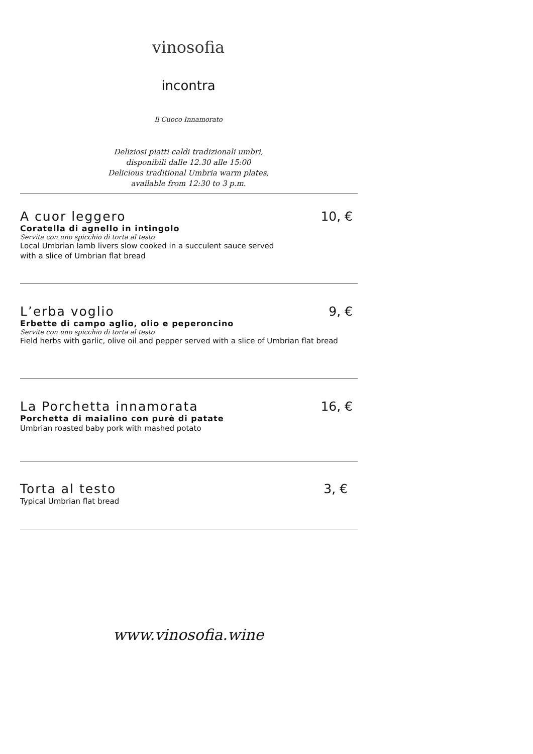vinosofia
incontra
Il Cuoco Innamorato
Deliziosi piatti caldi tradizionali umbri,
disponibili dalle 12.30 alle 15:00
Delicious traditional Umbria warm plates,
available from 12:30 to 3 p.m.
A cuor leggero 10, €
Coratella di agnello in intingolo
Servita con uno spicchio di torta al testo
Local Umbrian lamb livers slow cooked in a succulent sauce served
with a slice of Umbrian flat bread
L’erba voglio 9, €
Erbette di campo aglio, olio e peperoncino
Servite con uno spicchio di torta al testo
Field herbs with garlic, olive oil and pepper served with a slice of Umbrian flat bread
La Porchetta innamorata 16, €
Porchetta di maialino con purè di patate
Umbrian roasted baby pork with mashed potato
Torta al testo 3, €
Typical Umbrian flat bread
www.vinosofia.wine